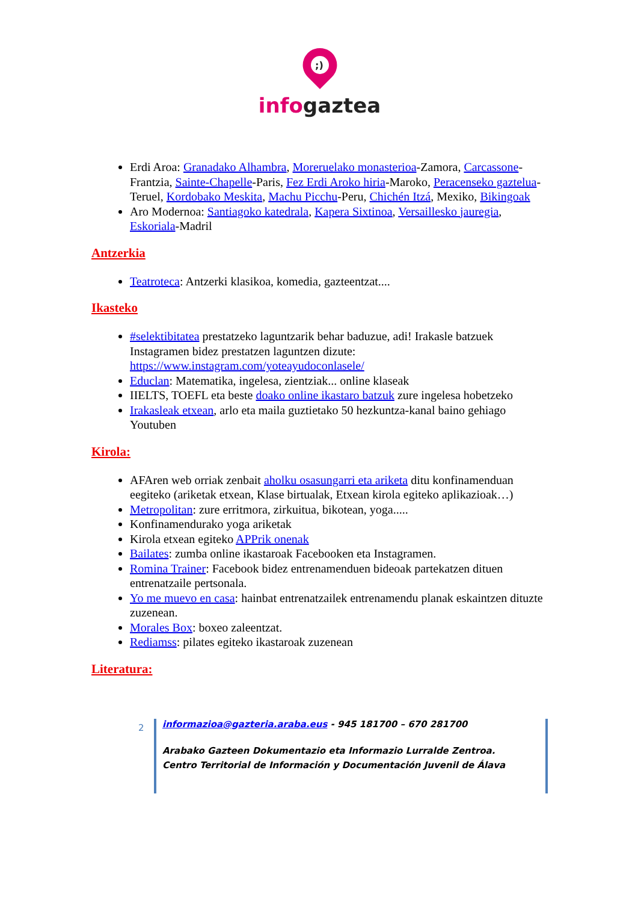;)
infogaztea
Erdi Aroa: Granadako Alhambra, Moreruelako monasterioa-Zamora, Carcassone- Frantzia, Sainte-Chapelle-Paris, Fez Erdi Aroko hiria-Maroko, Peracenseko gaztelua-Teruel, Kordobako Meskita, Machu Picchu-Peru, Chichén Itzá, Mexiko, Bikingoak
Aro Modernoa: Santiagoko katedrala, Kapera Sixtinoa, Versaillesko jauregia, Eskoriala-Madril
Antzerkia
Teatroteca: Antzerki klasikoa, komedia, gazteentzat....
Ikasteko
#selektibitatea prestatzeko laguntzarik behar baduzue, adi! Irakasle batzuek Instagramen bidez prestatzen laguntzen dizute: https://www.instagram.com/yoteayudoconlasele/
Educlan: Matematika, ingelesa, zientziak... online klaseak
IIELTS, TOEFL eta beste doako online ikastaro batzuk zure ingelesa hobetzeko
Irakasleak etxean, arlo eta maila guztietako 50 hezkuntza-kanal baino gehiago Youtuben
Kirola:
AFAren web orriak zenbait aholku osasungarri eta ariketa ditu konfinamenduan eegiteko (ariketak etxean, Klase birtualak, Etxean kirola egiteko aplikazioak…)
Metropolitan: zure erritmora, zirkuitua, bikotean, yoga.....
Konfinamendurako yoga ariketak
Kirola etxean egiteko APPrik onenak
Bailates: zumba online ikastaroak Facebooken eta Instagramen.
Romina Trainer: Facebook bidez entrenamenduen bideoak partekatzen dituen entrenatzaile pertsonala.
Yo me muevo en casa: hainbat entrenatzailek entrenamendu planak eskaintzen dituzte zuzenean.
Morales Box: boxeo zaleentzat.
Rediamss: pilates egiteko ikastaroak zuzenean
Literatura:
2
informazioa@gazteria.araba.eus - 945 181700 – 670 281700
Arabako Gazteen Dokumentazio eta Informazio Lurralde Zentroa.
Centro Territorial de Información y Documentación Juvenil de Álava